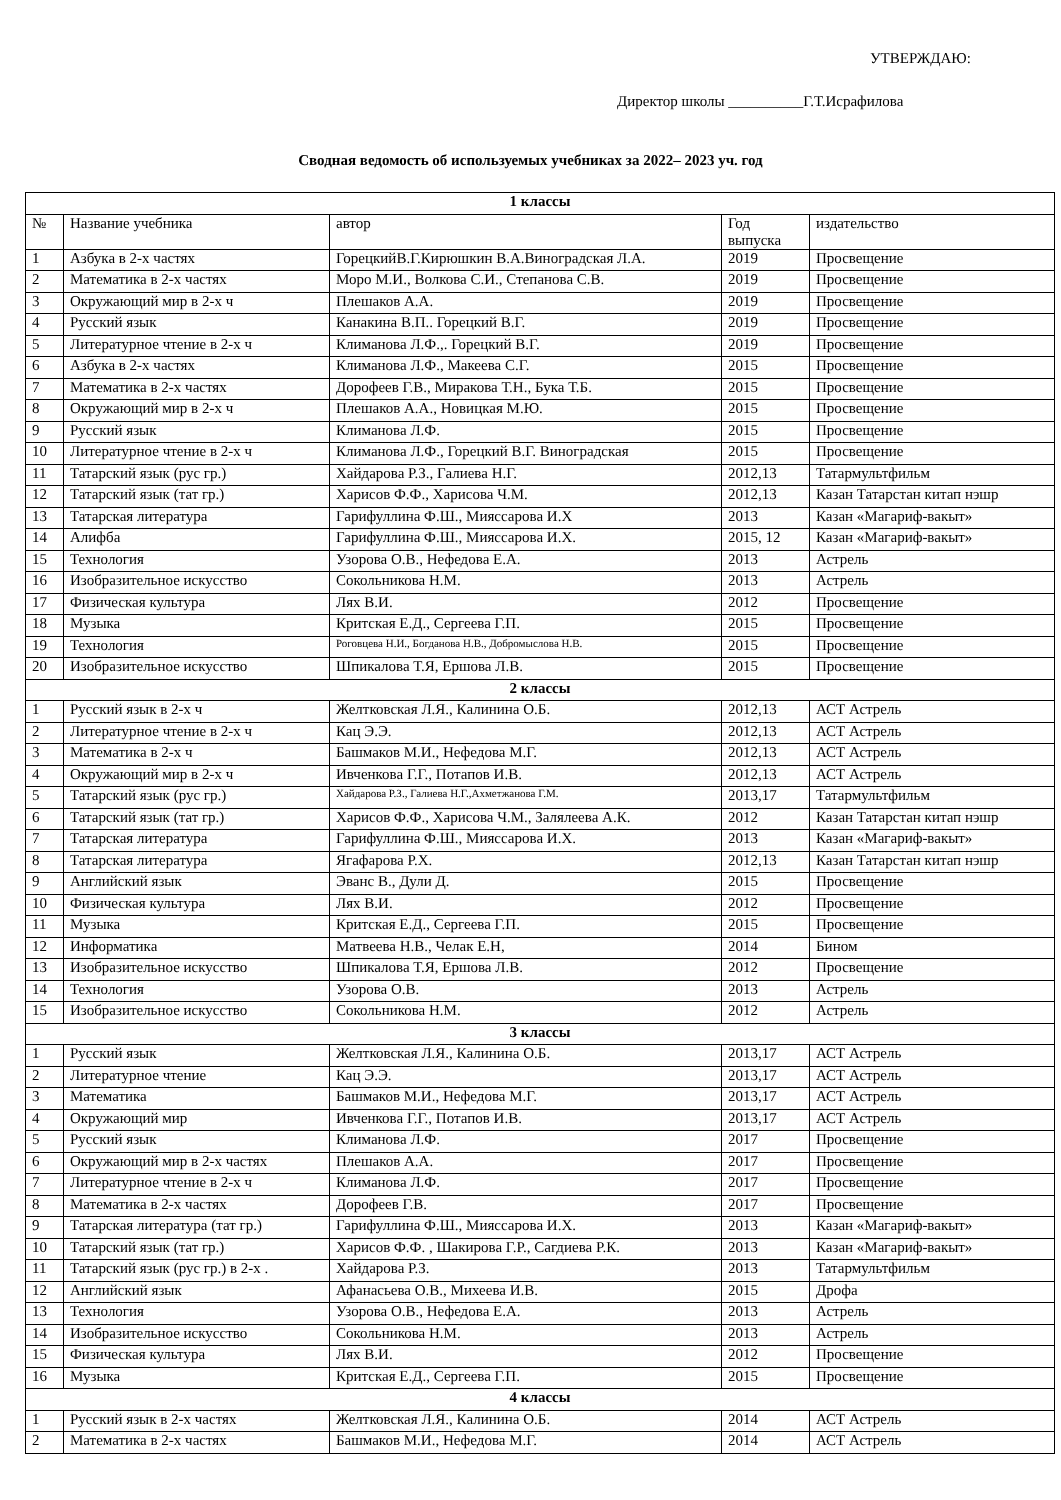УТВЕРЖДАЮ:
Директор школы __________Г.Т.Исрафилова
Сводная ведомость об используемых учебниках за 2022– 2023 уч. год
| 1 классы | | | | |
| № | Название учебника | автор | Год выпуска | издательство |
| 1 | Азбука в 2-х частях | ГорецкийВ.Г.Кирюшкин В.А.Виноградская Л.А. | 2019 | Просвещение |
| 2 | Математика в 2-х частях | Моро М.И., Волкова С.И., Степанова С.В. | 2019 | Просвещение |
| 3 | Окружающий мир в 2-х ч | Плешаков А.А. | 2019 | Просвещение |
| 4 | Русский язык | Канакина В.П.. Горецкий В.Г. | 2019 | Просвещение |
| 5 | Литературное чтение в 2-х ч | Климанова Л.Ф.,. Горецкий В.Г. | 2019 | Просвещение |
| 6 | Азбука в 2-х частях | Климанова Л.Ф., Макеева С.Г. | 2015 | Просвещение |
| 7 | Математика в 2-х частях | Дорофеев Г.В., Миракова Т.Н., Бука Т.Б. | 2015 | Просвещение |
| 8 | Окружающий мир в 2-х ч | Плешаков А.А., Новицкая М.Ю. | 2015 | Просвещение |
| 9 | Русский язык | Климанова Л.Ф. | 2015 | Просвещение |
| 10 | Литературное чтение в 2-х ч | Климанова Л.Ф., Горецкий В.Г. Виноградская | 2015 | Просвещение |
| 11 | Татарский язык (рус гр.) | Хайдарова Р.З., Галиева Н.Г. | 2012,13 | Татармультфильм |
| 12 | Татарский язык (тат гр.) | Харисов Ф.Ф., Харисова Ч.М. | 2012,13 | Казан Татарстан китап нэшр |
| 13 | Татарская литература | Гарифуллина Ф.Ш., Мияссарова И.Х | 2013 | Казан «Магариф-вакыт» |
| 14 | Алифба | Гарифуллина Ф.Ш., Мияссарова И.Х. | 2015, 12 | Казан «Магариф-вакыт» |
| 15 | Технология | Узорова О.В., Нефедова Е.А. | 2013 | Астрель |
| 16 | Изобразительное искусство | Сокольникова Н.М. | 2013 | Астрель |
| 17 | Физическая культура | Лях В.И. | 2012 | Просвещение |
| 18 | Музыка | Критская Е.Д., Сергеева Г.П. | 2015 | Просвещение |
| 19 | Технология | Роговцева Н.И., Богданова Н.В., Добромыслова Н.В. | 2015 | Просвещение |
| 20 | Изобразительное искусство | Шпикалова Т.Я, Ершова Л.В. | 2015 | Просвещение |
| 2 классы | | | | |
| 1 | Русский язык в 2-х ч | Желтковская Л.Я., Калинина О.Б. | 2012,13 | АСТ Астрель |
| 2 | Литературное чтение в 2-х ч | Кац Э.Э. | 2012,13 | АСТ Астрель |
| 3 | Математика в 2-х ч | Башмаков М.И., Нефедова М.Г. | 2012,13 | АСТ Астрель |
| 4 | Окружающий мир в 2-х ч | Ивченкова Г.Г., Потапов И.В. | 2012,13 | АСТ Астрель |
| 5 | Татарский язык (рус гр.) | Хайдарова Р.З., Галиева Н.Г.,Ахметжанова Г.М. | 2013,17 | Татармультфильм |
| 6 | Татарский язык (тат гр.) | Харисов Ф.Ф., Харисова Ч.М., Залялеева А.К. | 2012 | Казан Татарстан китап нэшр |
| 7 | Татарская литература | Гарифуллина Ф.Ш., Мияссарова И.Х. | 2013 | Казан «Магариф-вакыт» |
| 8 | Татарская литература | Ягафарова Р.Х. | 2012,13 | Казан Татарстан китап нэшр |
| 9 | Английский язык | Эванс В., Дули Д. | 2015 | Просвещение |
| 10 | Физическая культура | Лях В.И. | 2012 | Просвещение |
| 11 | Музыка | Критская Е.Д., Сергеева Г.П. | 2015 | Просвещение |
| 12 | Информатика | Матвеева Н.В., Челак Е.Н, | 2014 | Бином |
| 13 | Изобразительное искусство | Шпикалова Т.Я, Ершова Л.В. | 2012 | Просвещение |
| 14 | Технология | Узорова О.В. | 2013 | Астрель |
| 15 | Изобразительное искусство | Сокольникова Н.М. | 2012 | Астрель |
| 3 классы | | | | |
| 1 | Русский язык | Желтковская Л.Я., Калинина О.Б. | 2013,17 | АСТ Астрель |
| 2 | Литературное чтение | Кац Э.Э. | 2013,17 | АСТ Астрель |
| 3 | Математика | Башмаков М.И., Нефедова М.Г. | 2013,17 | АСТ Астрель |
| 4 | Окружающий мир | Ивченкова Г.Г., Потапов И.В. | 2013,17 | АСТ Астрель |
| 5 | Русский язык | Климанова Л.Ф. | 2017 | Просвещение |
| 6 | Окружающий мир в 2-х частях | Плешаков А.А. | 2017 | Просвещение |
| 7 | Литературное чтение в 2-х ч | Климанова Л.Ф. | 2017 | Просвещение |
| 8 | Математика в 2-х частях | Дорофеев Г.В. | 2017 | Просвещение |
| 9 | Татарская литература (тат гр.) | Гарифуллина Ф.Ш., Мияссарова И.Х. | 2013 | Казан «Магариф-вакыт» |
| 10 | Татарский язык (тат гр.) | Харисов Ф.Ф. , Шакирова Г.Р., Сагдиева Р.К. | 2013 | Казан «Магариф-вакыт» |
| 11 | Татарский язык (рус гр.) в 2-х . | Хайдарова Р.З. | 2013 | Татармультфильм |
| 12 | Английский язык | Афанасьева О.В., Михеева И.В. | 2015 | Дрофа |
| 13 | Технология | Узорова О.В., Нефедова Е.А. | 2013 | Астрель |
| 14 | Изобразительное искусство | Сокольникова Н.М. | 2013 | Астрель |
| 15 | Физическая культура | Лях В.И. | 2012 | Просвещение |
| 16 | Музыка | Критская Е.Д., Сергеева Г.П. | 2015 | Просвещение |
| 4 классы | | | | |
| 1 | Русский язык в 2-х частях | Желтковская Л.Я., Калинина О.Б. | 2014 | АСТ Астрель |
| 2 | Математика в 2-х частях | Башмаков М.И., Нефедова М.Г. | 2014 | АСТ Астрель |